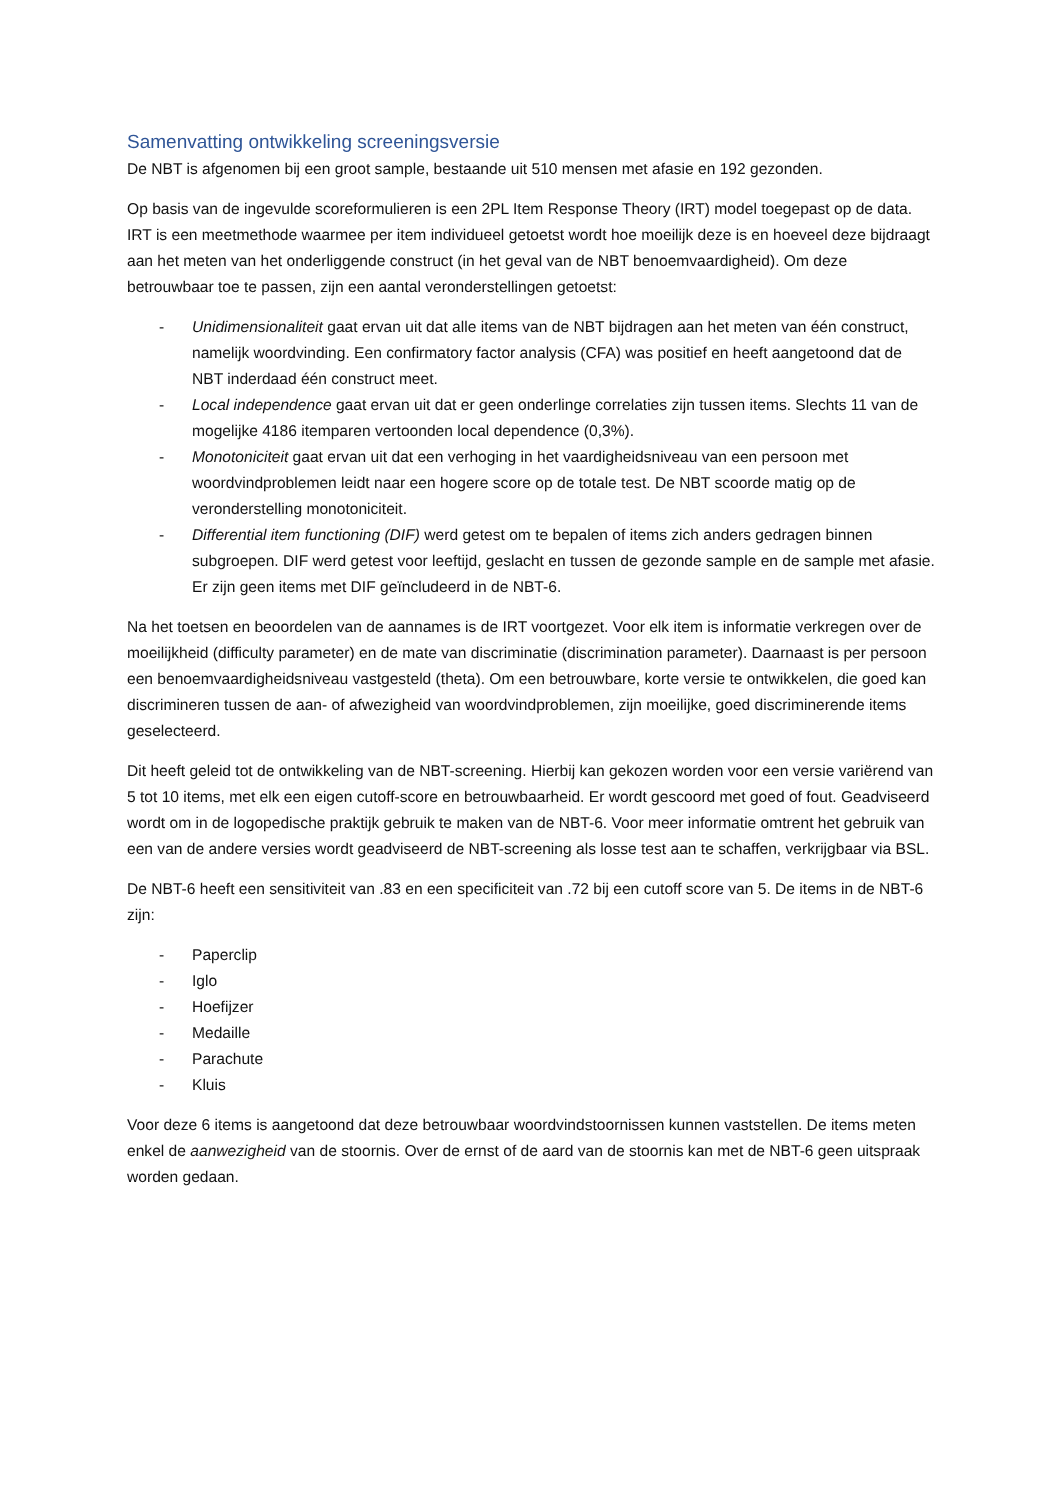Samenvatting ontwikkeling screeningsversie
De NBT is afgenomen bij een groot sample, bestaande uit 510 mensen met afasie en 192 gezonden.
Op basis van de ingevulde scoreformulieren is een 2PL Item Response Theory (IRT) model toegepast op de data. IRT is een meetmethode waarmee per item individueel getoetst wordt hoe moeilijk deze is en hoeveel deze bijdraagt aan het meten van het onderliggende construct (in het geval van de NBT benoemvaardigheid). Om deze betrouwbaar toe te passen, zijn een aantal veronderstellingen getoetst:
- Unidimensionaliteit gaat ervan uit dat alle items van de NBT bijdragen aan het meten van één construct, namelijk woordvinding. Een confirmatory factor analysis (CFA) was positief en heeft aangetoond dat de NBT inderdaad één construct meet.
- Local independence gaat ervan uit dat er geen onderlinge correlaties zijn tussen items. Slechts 11 van de mogelijke 4186 itemparen vertoonden local dependence (0,3%).
- Monotoniciteit gaat ervan uit dat een verhoging in het vaardigheidsniveau van een persoon met woordvindproblemen leidt naar een hogere score op de totale test. De NBT scoorde matig op de veronderstelling monotoniciteit.
- Differential item functioning (DIF) werd getest om te bepalen of items zich anders gedragen binnen subgroepen. DIF werd getest voor leeftijd, geslacht en tussen de gezonde sample en de sample met afasie. Er zijn geen items met DIF geïncludeerd in de NBT-6.
Na het toetsen en beoordelen van de aannames is de IRT voortgezet. Voor elk item is informatie verkregen over de moeilijkheid (difficulty parameter) en de mate van discriminatie (discrimination parameter). Daarnaast is per persoon een benoemvaardigheidsniveau vastgesteld (theta). Om een betrouwbare, korte versie te ontwikkelen, die goed kan discrimineren tussen de aan- of afwezigheid van woordvindproblemen, zijn moeilijke, goed discriminerende items geselecteerd.
Dit heeft geleid tot de ontwikkeling van de NBT-screening. Hierbij kan gekozen worden voor een versie variërend van 5 tot 10 items, met elk een eigen cutoff-score en betrouwbaarheid. Er wordt gescoord met goed of fout. Geadviseerd wordt om in de logopedische praktijk gebruik te maken van de NBT-6. Voor meer informatie omtrent het gebruik van een van de andere versies wordt geadviseerd de NBT-screening als losse test aan te schaffen, verkrijgbaar via BSL.
De NBT-6 heeft een sensitiviteit van .83 en een specificiteit van .72 bij een cutoff score van 5. De items in de NBT-6 zijn:
- Paperclip
- Iglo
- Hoefijzer
- Medaille
- Parachute
- Kluis
Voor deze 6 items is aangetoond dat deze betrouwbaar woordvindstoornissen kunnen vaststellen. De items meten enkel de aanwezigheid van de stoornis. Over de ernst of de aard van de stoornis kan met de NBT-6 geen uitspraak worden gedaan.